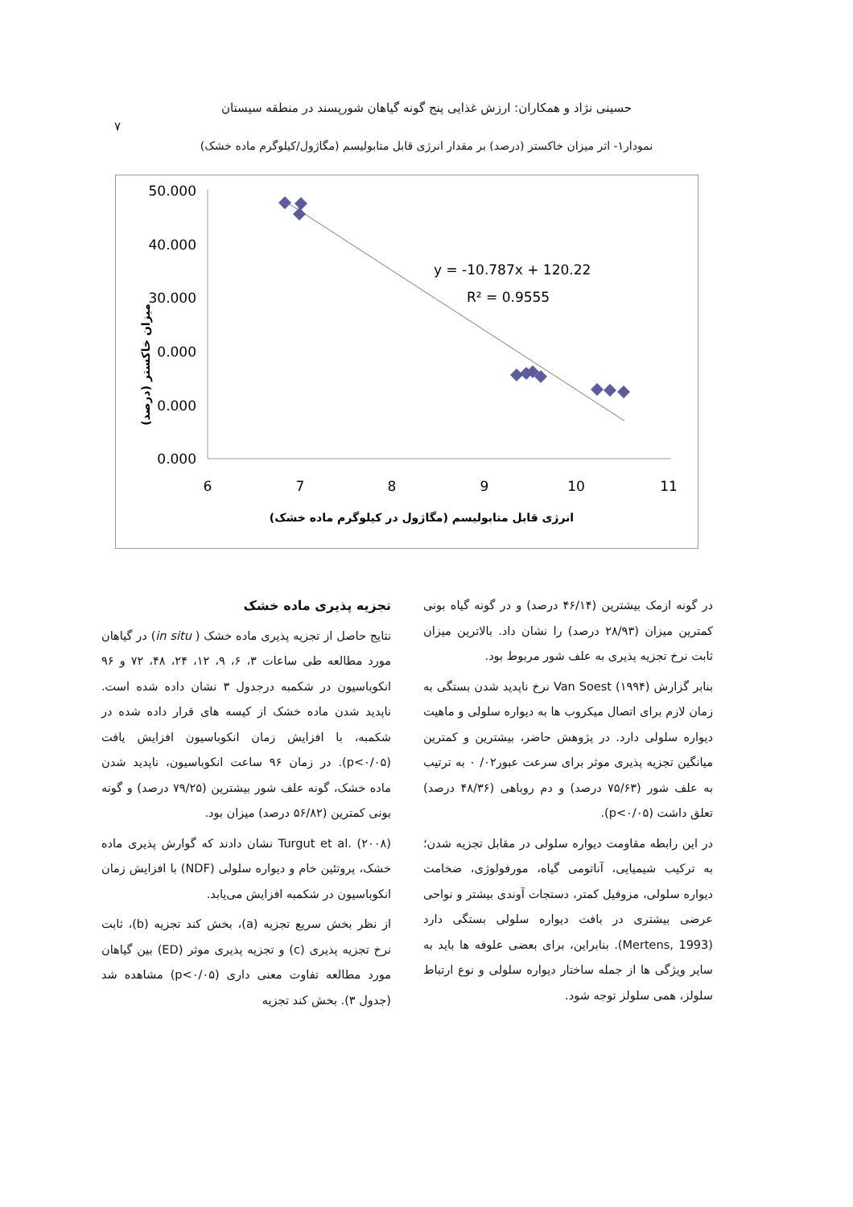حسینی نژاد و همکاران: ارزش غذایی پنج گونه گیاهان شورپسند در منطقه سیستان
۷
نمودار۱- اثر میزان خاکستر (درصد) بر مقدار انرژی قابل متابولیسم (مگاژول/کیلوگرم ماده خشک)
50.000
40.000
30.000
0.000
0.000
0.000
6
7
8
9
10
11
y = -10.787x + 120.22
R² = 0.9555
انرژی قابل متابولیسم (مگاژول در کیلوگرم ماده خشک)
میزان خاکستر (درصد)
تجزیه پذیری ماده خشک
نتایج حاصل از تجزیه پذیری ماده خشک ( in situ) در گیاهان مورد مطالعه طی ساعات ۳، ۶، ۹، ۱۲، ۲۴، ۴۸، ۷۲ و ۹۶ انکوباسیون در شکمبه درجدول ۳ نشان داده شده است. ناپدید شدن ماده خشک از کیسه های قرار داده شده در شکمبه، با افزایش زمان انکوباسیون افزایش یافت (p<۰/۰۵). در زمان ۹۶ ساعت انکوباسیون، ناپدید شدن ماده خشک، گونه علف شور بیشترین (۷۹/۲۵ درصد) و گونه بونی کمترین (۵۶/۸۲ درصد) میزان بود.
Turgut et al. (۲۰۰۸) نشان دادند که گوارش پذیری ماده خشک، پروتئین خام و دیواره سلولی (NDF) با افزایش زمان انکوباسیون در شکمبه افزایش می‌یابد.
از نظر بخش سریع تجزیه (a)، بخش کند تجزیه (b)، ثابت نرخ تجزیه پذیری (c) و تجزیه پذیری موثر (ED) بین گیاهان مورد مطالعه تفاوت معنی داری (p<۰/۰۵) مشاهده شد (جدول ۳). بخش کند تجزیه
در گونه ازمک بیشترین (۴۶/۱۴ درصد) و در گونه گیاه بونی کمترین میزان (۲۸/۹۳ درصد) را نشان داد. بالاترین میزان ثابت نرخ تجزیه پذیری به علف شور مربوط بود.
بنابر گزارش Van Soest (۱۹۹۴) نرخ ناپدید شدن بستگی به زمان لازم برای اتصال میکروب ها به دیواره سلولی و ماهیت دیواره سلولی دارد. در پژوهش حاضر، بیشترین و کمترین میانگین تجزیه پذیری موثر برای سرعت عبور۰۲/ ۰ به ترتیب به علف شور (۷۵/۶۳ درصد) و دم روباهی (۴۸/۳۶ درصد) تعلق داشت (p<۰/۰۵).
در این رابطه مقاومت دیواره سلولی در مقابل تجزیه شدن؛ به ترکیب شیمیایی، آناتومی گیاه، مورفولوژی، ضخامت دیواره سلولی، مزوفیل کمتر، دستجات آوندی بیشتر و نواحی عرضی بیشتری در بافت دیواره سلولی بستگی دارد (Mertens, 1993). بنابراین، برای بعضی علوفه ها باید به سایر ویژگی ها از جمله ساختار دیواره سلولی و نوع ارتباط سلولز، همی سلولز توجه شود.